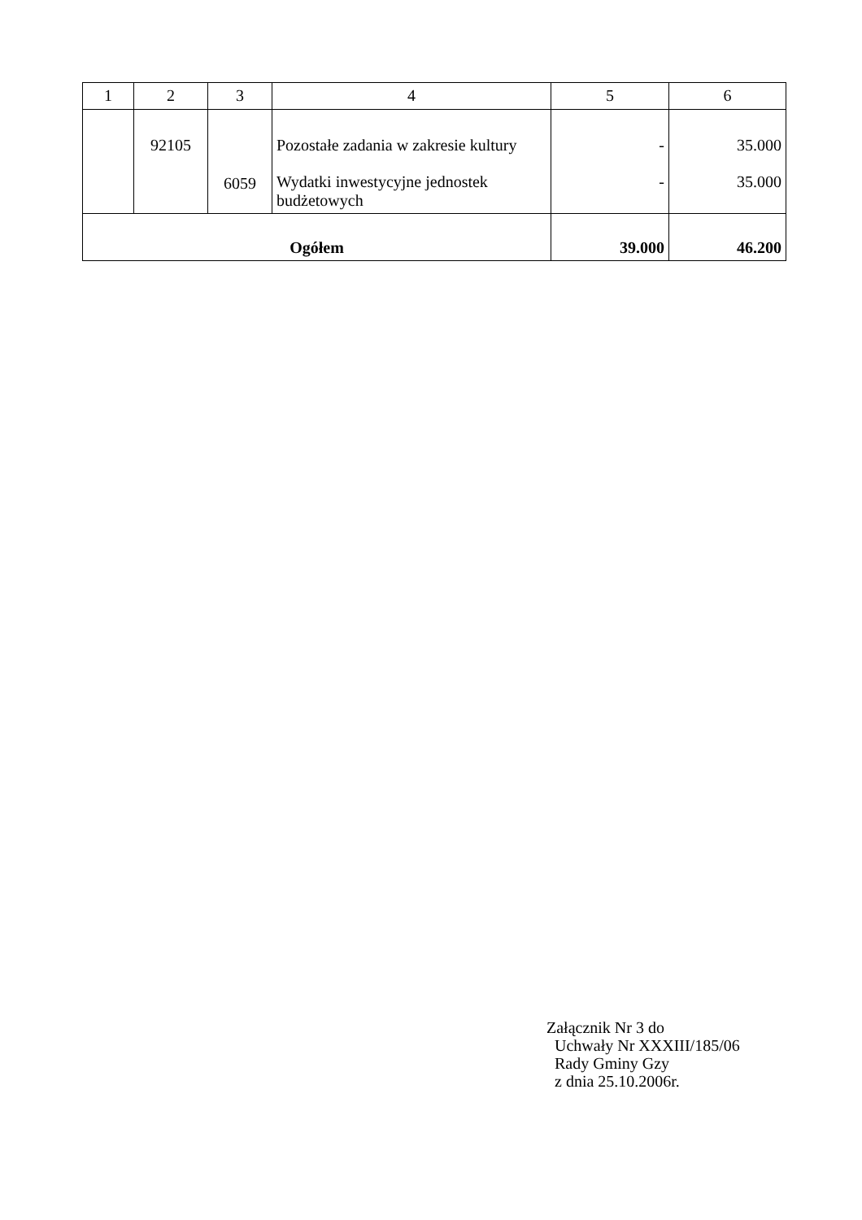| 1 | 2 | 3 | 4 | 5 | 6 |
| --- | --- | --- | --- | --- | --- |
| | 92105 | 6059 | Pozostałe zadania w zakresie kultury Wydatki inwestycyjne jednostek budżetowych | - - | 35.000 35.000 |
| Ogółem | | | | 39.000 | 46.200 |
Załącznik Nr 3 do
Uchwały Nr XXXIII/185/06
Rady Gminy Gzy
z dnia 25.10.2006r.